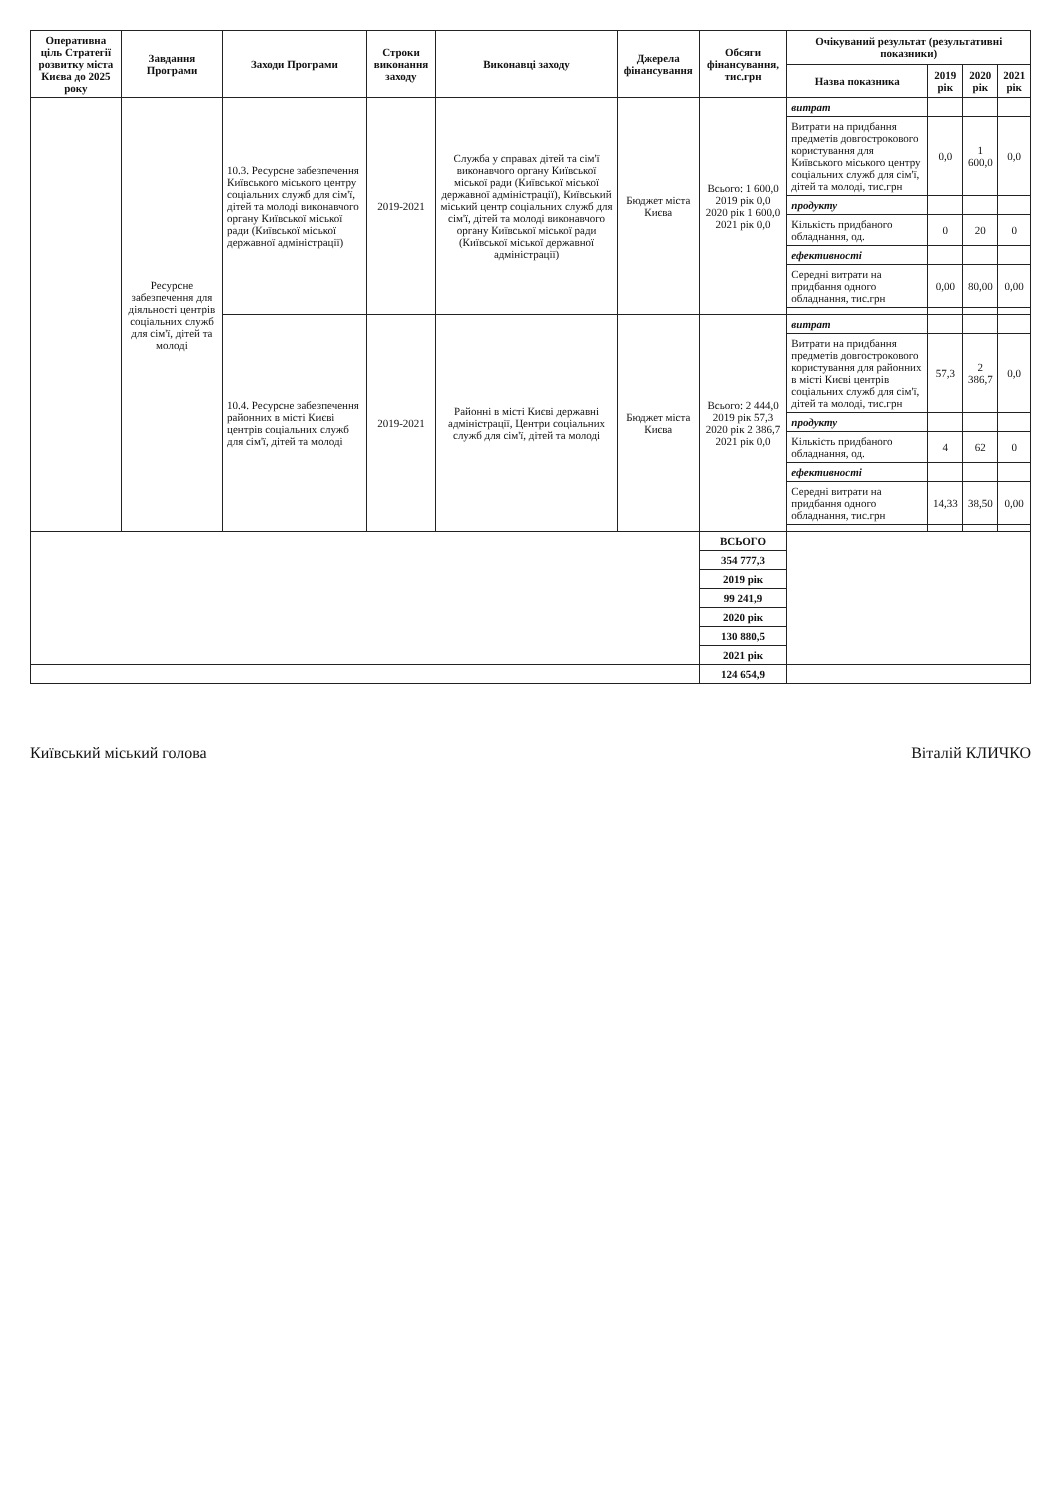| Оперативна ціль Стратегії розвитку міста Києва до 2025 року | Завдання Програми | Заходи Програми | Строки виконання заходу | Виконавці заходу | Джерела фінансування | Обсяги фінансування, тис.грн | Очікуваний результат (результативні показники) | | | |
| --- | --- | --- | --- | --- | --- | --- | --- | --- | --- | --- |
| | | | | | | | Назва показника | 2019 рік | 2020 рік | 2021 рік |
| | Ресурсне забезпечення для діяльності центрів соціальних служб для сім'ї, дітей та молоді | 10.3. Ресурсне забезпечення Київського міського центру соціальних служб для сім'ї, дітей та молоді виконавчого органу Київської міської ради (Київської міської державної адміністрації) | 2019-2021 | Служба у справах дітей та сім'ї виконавчого органу Київської міської ради (Київської міської державної адміністрації), Київський міський центр соціальних служб для сім'ї, дітей та молоді виконавчого органу Київської міської ради (Київської міської державної адміністрації) | Бюджет міста Києва | Всього: 1 600,0 2019 рік 0,0 2020 рік 1 600,0 2021 рік 0,0 | витрат | | | |
| | | | | | | | Витрати на придбання предметів довгострокового користування для Київського міського центру соціальних служб для сім'ї, дітей та молоді, тис.грн | 0,0 | 1 600,0 | 0,0 |
| | | | | | | | продукту | | | |
| | | | | | | | Кількість придбаного обладнання, од. | 0 | 20 | 0 |
| | | | | | | | ефективності | | | |
| | | | | | | | Середні витрати на придбання одного обладнання, тис.грн | 0,00 | 80,00 | 0,00 |
| | | 10.4. Ресурсне забезпечення районних в місті Києві центрів соціальних служб для сім'ї, дітей та молоді | 2019-2021 | Районні в місті Києві державні адміністрації, Центри соціальних служб для сім'ї, дітей та молоді | Бюджет міста Києва | Всього: 2 444,0 2019 рік 57,3 2020 рік 2 386,7 2021 рік 0,0 | витрат | | | |
| | | | | | | | Витрати на придбання предметів довгострокового користування для районних в місті Києві центрів соціальних служб для сім'ї, дітей та молоді, тис.грн | 57,3 | 2 386,7 | 0,0 |
| | | | | | | | продукту | | | |
| | | | | | | | Кількість придбаного обладнання, од. | 4 | 62 | 0 |
| | | | | | | | ефективності | | | |
| | | | | | | | Середні витрати на придбання одного обладнання, тис.грн | 14,33 | 38,50 | 0,00 |
| | | | | | | ВСЬОГО | | | | |
| | | | | | | 354 777,3 | | | | |
| | | | | | | 2019 рік | | | | |
| | | | | | | 99 241,9 | | | | |
| | | | | | | 2020 рік | | | | |
| | | | | | | 130 880,5 | | | | |
| | | | | | | 2021 рік | | | | |
| | | | | | | 124 654,9 | | | | |
Київський міський голова Віталій КЛИЧКО